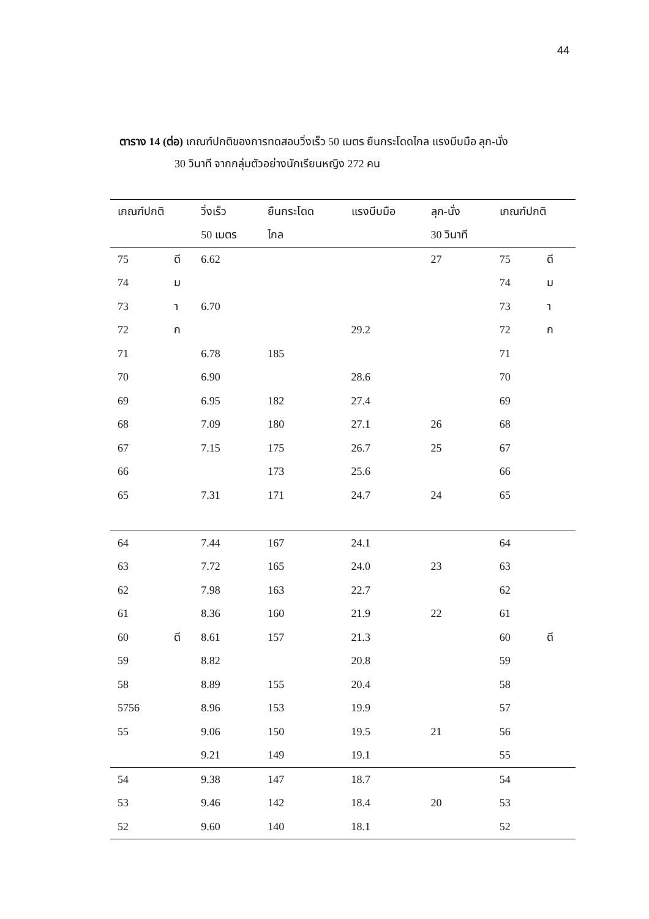44
ตาราง 14 (ต่อ) เกณฑ์ปกติของการทดสอบวิ่งเร็ว 50 เมตร ยืนกระโดดไกล แรงบีบมือ ลุก-นั่ง
30 วินาที จากกลุ่มตัวอย่างนักเรียนหญิง 272 คน
| เกณฑ์ปกติ | | วิ่งเร็ว | ยืนกระโดด | แรงบีบมือ | ลุก-นั่ง | เกณฑ์ปกติ | |
| --- | --- | --- | --- | --- | --- | --- | --- |
| | | 50 เมตร | ไกล | | 30 วินาที | | |
| 75 | ดี | 6.62 | | | 27 | 75 | ดี |
| 74 | ม | | | | | 74 | ม |
| 73 | า | 6.70 | | | | 73 | า |
| 72 | ก | | | 29.2 | | 72 | ก |
| 71 | | 6.78 | 185 | | | 71 | |
| 70 | | 6.90 | | 28.6 | | 70 | |
| 69 | | 6.95 | 182 | 27.4 | | 69 | |
| 68 | | 7.09 | 180 | 27.1 | 26 | 68 | |
| 67 | | 7.15 | 175 | 26.7 | 25 | 67 | |
| 66 | | | 173 | 25.6 | | 66 | |
| 65 | | 7.31 | 171 | 24.7 | 24 | 65 | |
| 64 | | 7.44 | 167 | 24.1 | | 64 | |
| 63 | | 7.72 | 165 | 24.0 | 23 | 63 | |
| 62 | | 7.98 | 163 | 22.7 | | 62 | |
| 61 | | 8.36 | 160 | 21.9 | 22 | 61 | |
| 60 | ดี | 8.61 | 157 | 21.3 | | 60 | ดี |
| 59 | | 8.82 | | 20.8 | | 59 | |
| 58 | | 8.89 | 155 | 20.4 | | 58 | |
| 5756 | | 8.96 | 153 | 19.9 | | 57 | |
| 55 | | 9.06 | 150 | 19.5 | 21 | 56 | |
| | | 9.21 | 149 | 19.1 | | 55 | |
| 54 | | 9.38 | 147 | 18.7 | | 54 | |
| 53 | | 9.46 | 142 | 18.4 | 20 | 53 | |
| 52 | | 9.60 | 140 | 18.1 | | 52 | |